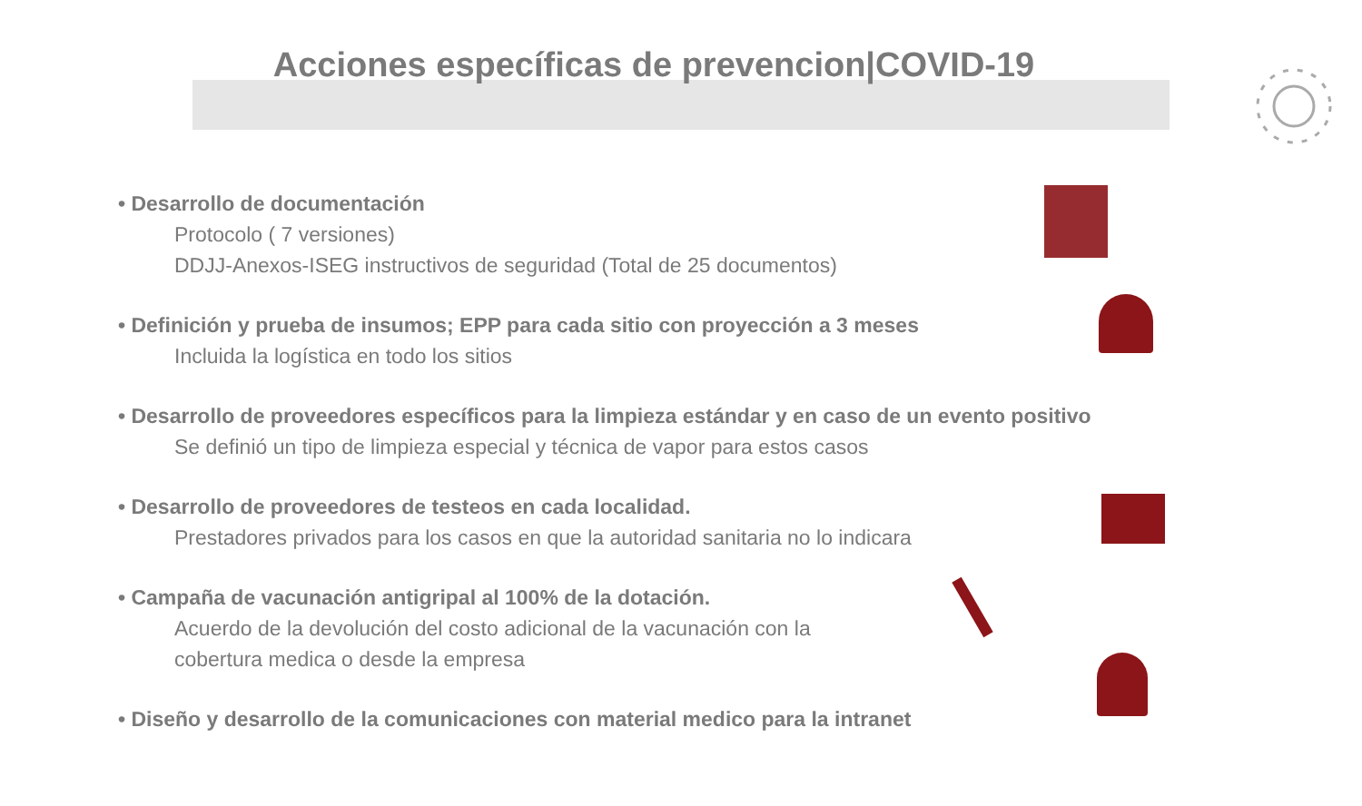Acciones específicas de prevencion|COVID-19
• Desarrollo de documentación
Protocolo ( 7 versiones)
DDJJ-Anexos-ISEG instructivos de seguridad (Total de 25 documentos)
• Definición y prueba de insumos; EPP para cada sitio con proyección a 3 meses
Incluida la logística en todo los sitios
• Desarrollo de proveedores específicos para la limpieza estándar y en caso de un evento positivo
Se definió un tipo de limpieza especial y técnica de vapor para estos casos
• Desarrollo de proveedores de testeos en cada localidad.
Prestadores privados para los casos en que la autoridad sanitaria no lo indicara
• Campaña de vacunación antigripal al 100% de la dotación.
Acuerdo de la devolución del costo adicional de la vacunación con la
cobertura medica o desde la empresa
• Diseño y desarrollo de la comunicaciones con material medico para la intranet